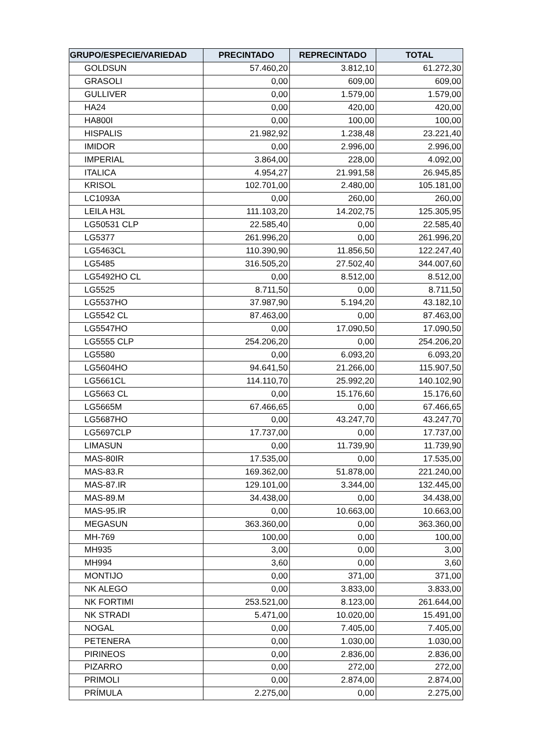| GRUPO/ESPECIE/VARIEDAD | PRECINTADO | REPRECINTADO | TOTAL |
| --- | --- | --- | --- |
| GOLDSUN | 57.460,20 | 3.812,10 | 61.272,30 |
| GRASOLI | 0,00 | 609,00 | 609,00 |
| GULLIVER | 0,00 | 1.579,00 | 1.579,00 |
| HA24 | 0,00 | 420,00 | 420,00 |
| HA800I | 0,00 | 100,00 | 100,00 |
| HISPALIS | 21.982,92 | 1.238,48 | 23.221,40 |
| IMIDOR | 0,00 | 2.996,00 | 2.996,00 |
| IMPERIAL | 3.864,00 | 228,00 | 4.092,00 |
| ITALICA | 4.954,27 | 21.991,58 | 26.945,85 |
| KRISOL | 102.701,00 | 2.480,00 | 105.181,00 |
| LC1093A | 0,00 | 260,00 | 260,00 |
| LEILA H3L | 111.103,20 | 14.202,75 | 125.305,95 |
| LG50531 CLP | 22.585,40 | 0,00 | 22.585,40 |
| LG5377 | 261.996,20 | 0,00 | 261.996,20 |
| LG5463CL | 110.390,90 | 11.856,50 | 122.247,40 |
| LG5485 | 316.505,20 | 27.502,40 | 344.007,60 |
| LG5492HO CL | 0,00 | 8.512,00 | 8.512,00 |
| LG5525 | 8.711,50 | 0,00 | 8.711,50 |
| LG5537HO | 37.987,90 | 5.194,20 | 43.182,10 |
| LG5542 CL | 87.463,00 | 0,00 | 87.463,00 |
| LG5547HO | 0,00 | 17.090,50 | 17.090,50 |
| LG5555 CLP | 254.206,20 | 0,00 | 254.206,20 |
| LG5580 | 0,00 | 6.093,20 | 6.093,20 |
| LG5604HO | 94.641,50 | 21.266,00 | 115.907,50 |
| LG5661CL | 114.110,70 | 25.992,20 | 140.102,90 |
| LG5663 CL | 0,00 | 15.176,60 | 15.176,60 |
| LG5665M | 67.466,65 | 0,00 | 67.466,65 |
| LG5687HO | 0,00 | 43.247,70 | 43.247,70 |
| LG5697CLP | 17.737,00 | 0,00 | 17.737,00 |
| LIMASUN | 0,00 | 11.739,90 | 11.739,90 |
| MAS-80IR | 17.535,00 | 0,00 | 17.535,00 |
| MAS-83.R | 169.362,00 | 51.878,00 | 221.240,00 |
| MAS-87.IR | 129.101,00 | 3.344,00 | 132.445,00 |
| MAS-89.M | 34.438,00 | 0,00 | 34.438,00 |
| MAS-95.IR | 0,00 | 10.663,00 | 10.663,00 |
| MEGASUN | 363.360,00 | 0,00 | 363.360,00 |
| MH-769 | 100,00 | 0,00 | 100,00 |
| MH935 | 3,00 | 0,00 | 3,00 |
| MH994 | 3,60 | 0,00 | 3,60 |
| MONTIJO | 0,00 | 371,00 | 371,00 |
| NK ALEGO | 0,00 | 3.833,00 | 3.833,00 |
| NK FORTIMI | 253.521,00 | 8.123,00 | 261.644,00 |
| NK STRADI | 5.471,00 | 10.020,00 | 15.491,00 |
| NOGAL | 0,00 | 7.405,00 | 7.405,00 |
| PETENERA | 0,00 | 1.030,00 | 1.030,00 |
| PIRINEOS | 0,00 | 2.836,00 | 2.836,00 |
| PIZARRO | 0,00 | 272,00 | 272,00 |
| PRIMOLI | 0,00 | 2.874,00 | 2.874,00 |
| PRÍMULA | 2.275,00 | 0,00 | 2.275,00 |